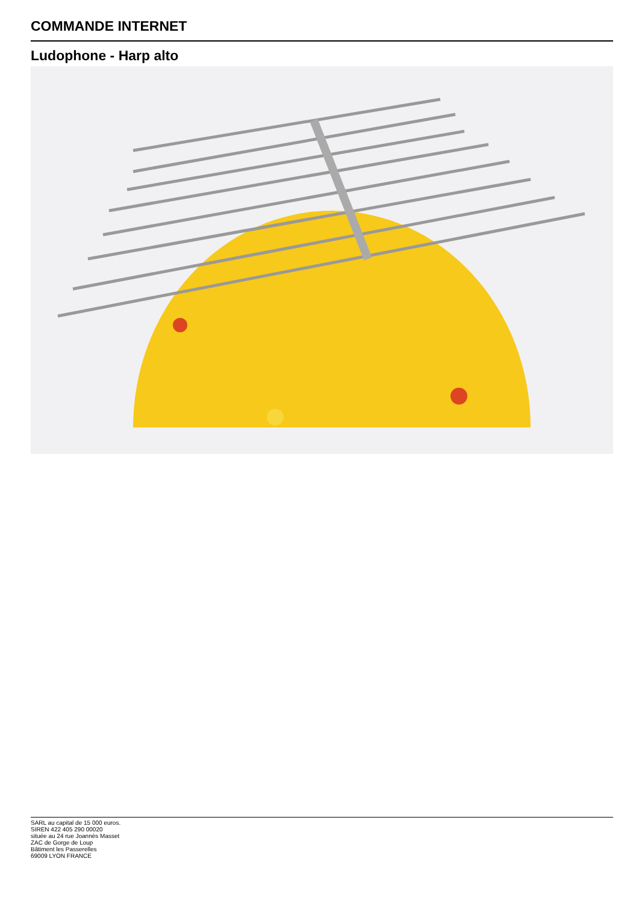COMMANDE INTERNET
Ludophone - Harp alto
SARL au capital de 15 000 euros.
SIREN 422 405 290 00020
située au 24 rue Joannès Masset
ZAC de Gorge de Loup
Bâtiment les Passerelles
69009 LYON FRANCE